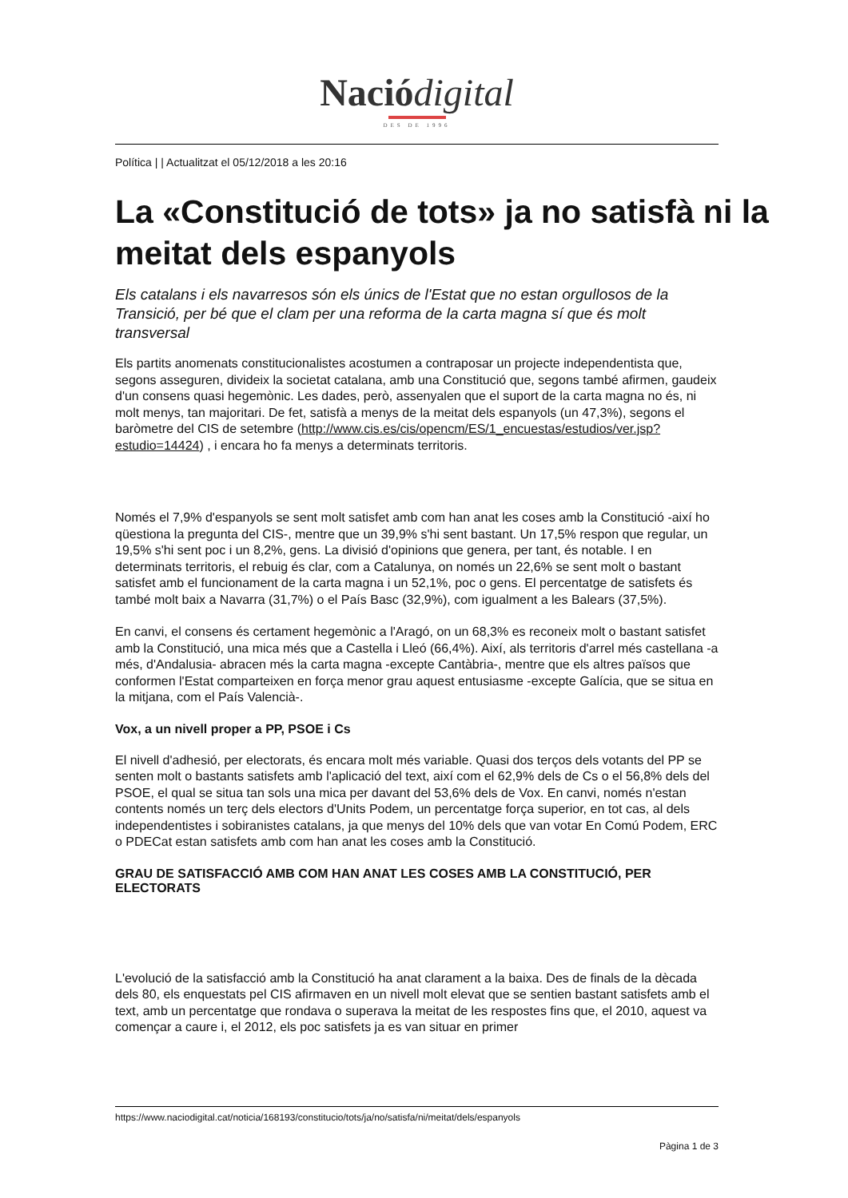Nació digital
DES DE 1996
Política | | Actualitzat el 05/12/2018 a les 20:16
La «Constitució de tots» ja no satisfà ni la meitat dels espanyols
Els catalans i els navarresos són els únics de l'Estat que no estan orgullosos de la Transició, per bé que el clam per una reforma de la carta magna sí que és molt transversal
Els partits anomenats constitucionalistes acostumen a contraposar un projecte independentista que, segons asseguren, divideix la societat catalana, amb una Constitució que, segons també afirmen, gaudeix d'un consens quasi hegemònic. Les dades, però, assenyalen que el suport de la carta magna no és, ni molt menys, tan majoritari. De fet, satisfà a menys de la meitat dels espanyols (un 47,3%), segons el baròmetre del CIS de setembre (http://www.cis.es/cis/opencm/ES/1_encuestas/estudios/ver.jsp?estudio=14424) , i encara ho fa menys a determinats territoris.
Només el 7,9% d'espanyols se sent molt satisfet amb com han anat les coses amb la Constitució -així ho qüestiona la pregunta del CIS-, mentre que un 39,9% s'hi sent bastant. Un 17,5% respon que regular, un 19,5% s'hi sent poc i un 8,2%, gens. La divisió d'opinions que genera, per tant, és notable. I en determinats territoris, el rebuig és clar, com a Catalunya, on només un 22,6% se sent molt o bastant satisfet amb el funcionament de la carta magna i un 52,1%, poc o gens. El percentatge de satisfets és també molt baix a Navarra (31,7%) o el País Basc (32,9%), com igualment a les Balears (37,5%).
En canvi, el consens és certament hegemònic a l'Aragó, on un 68,3% es reconeix molt o bastant satisfet amb la Constitució, una mica més que a Castella i Lleó (66,4%). Així, als territoris d'arrel més castellana -a més, d'Andalusia- abracen més la carta magna -excepte Cantàbria-, mentre que els altres països que conformen l'Estat comparteixen en força menor grau aquest entusiasme -excepte Galícia, que se situa en la mitjana, com el País Valencià-.
Vox, a un nivell proper a PP, PSOE i Cs
El nivell d'adhesió, per electorats, és encara molt més variable. Quasi dos terços dels votants del PP se senten molt o bastants satisfets amb l'aplicació del text, així com el 62,9% dels de Cs o el 56,8% dels del PSOE, el qual se situa tan sols una mica per davant del 53,6% dels de Vox. En canvi, només n'estan contents només un terç dels electors d'Units Podem, un percentatge força superior, en tot cas, al dels independentistes i sobiranistes catalans, ja que menys del 10% dels que van votar En Comú Podem, ERC o PDECat estan satisfets amb com han anat les coses amb la Constitució.
GRAU DE SATISFACCIÓ AMB COM HAN ANAT LES COSES AMB LA CONSTITUCIÓ, PER ELECTORATS
L'evolució de la satisfacció amb la Constitució ha anat clarament a la baixa. Des de finals de la dècada dels 80, els enquestats pel CIS afirmaven en un nivell molt elevat que se sentien bastant satisfets amb el text, amb un percentatge que rondava o superava la meitat de les respostes fins que, el 2010, aquest va començar a caure i, el 2012, els poc satisfets ja es van situar en primer
https://www.naciodigital.cat/noticia/168193/constitucio/tots/ja/no/satisfa/ni/meitat/dels/espanyols
Pàgina 1 de 3